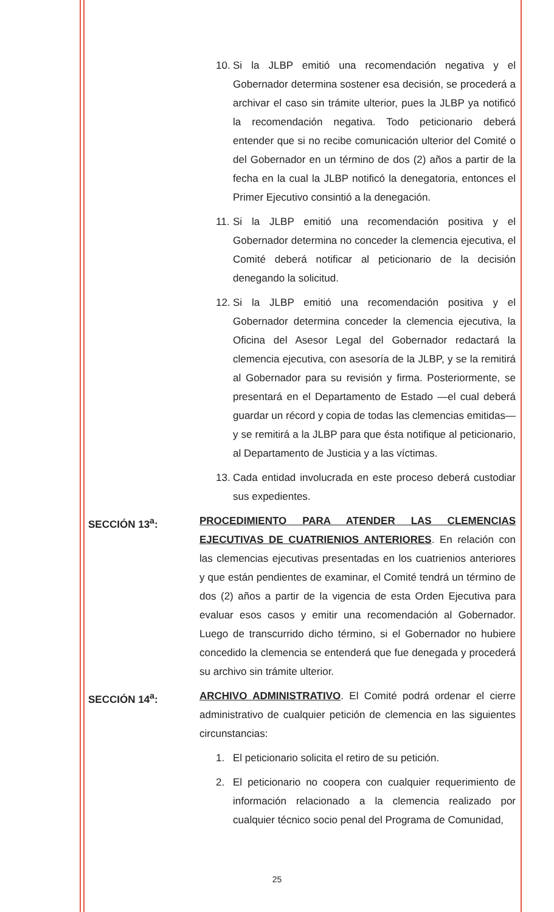10. Si la JLBP emitió una recomendación negativa y el Gobernador determina sostener esa decisión, se procederá a archivar el caso sin trámite ulterior, pues la JLBP ya notificó la recomendación negativa. Todo peticionario deberá entender que si no recibe comunicación ulterior del Comité o del Gobernador en un término de dos (2) años a partir de la fecha en la cual la JLBP notificó la denegatoria, entonces el Primer Ejecutivo consintió a la denegación.
11. Si la JLBP emitió una recomendación positiva y el Gobernador determina no conceder la clemencia ejecutiva, el Comité deberá notificar al peticionario de la decisión denegando la solicitud.
12. Si la JLBP emitió una recomendación positiva y el Gobernador determina conceder la clemencia ejecutiva, la Oficina del Asesor Legal del Gobernador redactará la clemencia ejecutiva, con asesoría de la JLBP, y se la remitirá al Gobernador para su revisión y firma. Posteriormente, se presentará en el Departamento de Estado —el cual deberá guardar un récord y copia de todas las clemencias emitidas— y se remitirá a la JLBP para que ésta notifique al peticionario, al Departamento de Justicia y a las víctimas.
13. Cada entidad involucrada en este proceso deberá custodiar sus expedientes.
SECCIÓN 13<sup>a</sup>: PROCEDIMIENTO PARA ATENDER LAS CLEMENCIAS EJECUTIVAS DE CUATRIENIOS ANTERIORES. En relación con las clemencias ejecutivas presentadas en los cuatrienios anteriores y que están pendientes de examinar, el Comité tendrá un término de dos (2) años a partir de la vigencia de esta Orden Ejecutiva para evaluar esos casos y emitir una recomendación al Gobernador. Luego de transcurrido dicho término, si el Gobernador no hubiere concedido la clemencia se entenderá que fue denegada y procederá su archivo sin trámite ulterior.
SECCIÓN 14<sup>a</sup>: ARCHIVO ADMINISTRATIVO. El Comité podrá ordenar el cierre administrativo de cualquier petición de clemencia en las siguientes circunstancias:
1. El peticionario solicita el retiro de su petición.
2. El peticionario no coopera con cualquier requerimiento de información relacionado a la clemencia realizado por cualquier técnico socio penal del Programa de Comunidad,
25